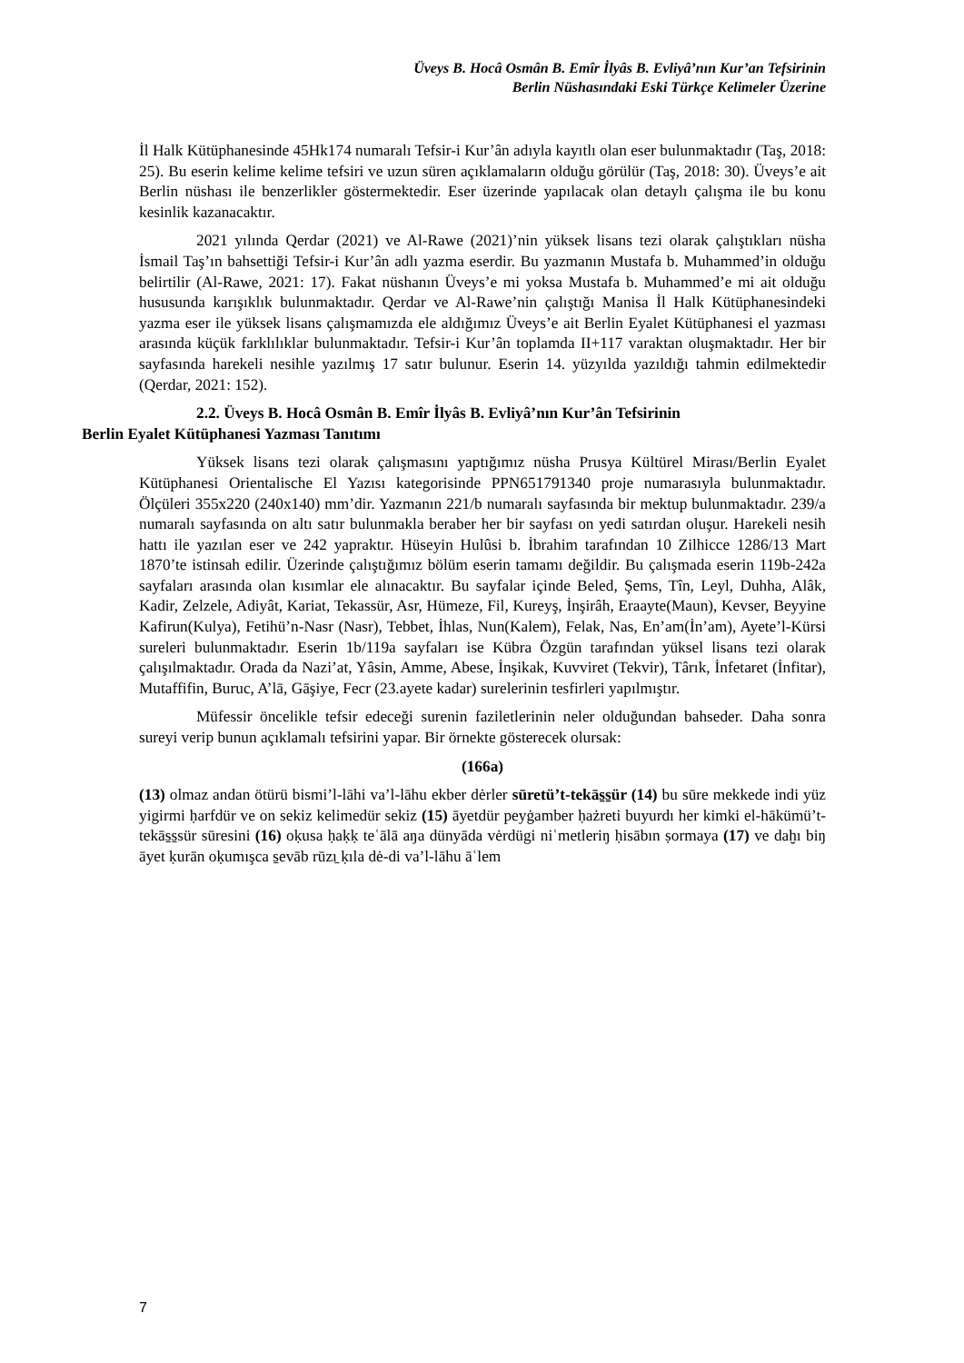Üveys B. Hocâ Osmân B. Emîr İlyâs B. Evliyâ’nın Kur’an Tefsirinin
Berlin Nüshasındaki Eski Türkçe Kelimeler Üzerine
İl Halk Kütüphanesinde 45Hk174 numaralı Tefsir-i Kur’ân adıyla kayıtlı olan eser bulunmaktadır (Taş, 2018: 25). Bu eserin kelime kelime tefsiri ve uzun süren açıklamaların olduğu görülür (Taş, 2018: 30). Üveys’e ait Berlin nüshası ile benzerlikler göstermektedir. Eser üzerinde yapılacak olan detaylı çalışma ile bu konu kesinlik kazanacaktır.
2021 yılında Qerdar (2021) ve Al-Rawe (2021)’nin yüksek lisans tezi olarak çalıştıkları nüsha İsmail Taş’ın bahsettiği Tefsir-i Kur’ân adlı yazma eserdir. Bu yazmanın Mustafa b. Muhammed’in olduğu belirtilir (Al-Rawe, 2021: 17). Fakat nüshanın Üveys’e mi yoksa Mustafa b. Muhammed’e mi ait olduğu hususunda karışıklık bulunmaktadır. Qerdar ve Al-Rawe’nin çalıştığı Manisa İl Halk Kütüphanesindeki yazma eser ile yüksek lisans çalışmamızda ele aldığımız Üveys’e ait Berlin Eyalet Kütüphanesi el yazması arasında küçük farklılıklar bulunmaktadır. Tefsir-i Kur’ân toplamda II+117 varaktan oluşmaktadır. Her bir sayfasında harekeli nesihle yazılmış 17 satır bulunur. Eserin 14. yüzyılda yazıldığı tahmin edilmektedir (Qerdar, 2021: 152).
2.2. Üveys B. Hocâ Osmân B. Emîr İlyâs B. Evliyâ’nın Kur’ân Tefsirinin
Berlin Eyalet Kütüphanesi Yazması Tanıtımı
Yüksek lisans tezi olarak çalışmasını yaptığımız nüsha Prusya Kültürel Mirası/Berlin Eyalet Kütüphanesi Orientalische El Yazısı kategorisinde PPN651791340 proje numarasıyla bulunmaktadır. Ölçüleri 355x220 (240x140) mm’dir. Yazmanın 221/b numaralı sayfasında bir mektup bulunmaktadır. 239/a numaralı sayfasında on altı satır bulunmakla beraber her bir sayfası on yedi satırdan oluşur. Harekeli nesih hattı ile yazılan eser ve 242 yapraktır. Hüseyin Hulûsi b. İbrahim tarafından 10 Zilhicce 1286/13 Mart 1870’te istinsah edilir. Üzerinde çalıştığımız bölüm eserin tamamı değildir. Bu çalışmada eserin 119b-242a sayfaları arasında olan kısımlar ele alınacaktır. Bu sayfalar içinde Beled, Şems, Tîn, Leyl, Duhha, Alâk, Kadir, Zelzele, Adiyât, Kariat, Tekassür, Asr, Hümeze, Fil, Kureyş, İnşirâh, Eraayte(Maun), Kevser, Beyyine Kafirun(Kulya), Fetihü’n-Nasr (Nasr), Tebbet, İhlas, Nun(Kalem), Felak, Nas, En’am(İn’am), Ayete’l-Kürsi sureleri bulunmaktadır. Eserin 1b/119a sayfaları ise Kübra Özgün tarafından yüksel lisans tezi olarak çalışılmaktadır. Orada da Nazi’at, Yâsin, Amme, Abese, İnşikak, Kuvviret (Tekvir), Târık, İnfetaret (İnfitar), Mutaffifin, Buruc, A’lā, Gāşiye, Fecr (23.ayete kadar) surelerinin tesfirleri yapılmıştır.
Müfessir öncelikle tefsir edeceği surenin faziletlerinin neler olduğundan bahseder. Daha sonra sureyi verip bunun açıklamalı tefsirini yapar. Bir örnekte gösterecek olursak:
(166a)
(13) olmaz andan ötürü bismi’l-lāhi va’l-lāhu ekber dėrler sūretü’t-tekās̱s̱ür (14) bu sūre mekkede indi yüz yigirmi ḥarfdür ve on sekiz kelimedür sekiz (15) āyetdür peyġamber ḥażreti buyurdı her kimki el-hākümü’t-tekās̱s̱sür sūresini (16) oḳusa ḥaḳḳ teʿālā aŋa dünyāda vėrdügi niʿmetleriŋ ḥisābın ṣormaya (17) ve daḫı biŋ āyet ḳurān oḳumışca s̱evāb rūzı̱ ḳıla dė-di va’l-lāhu āʿlem
7